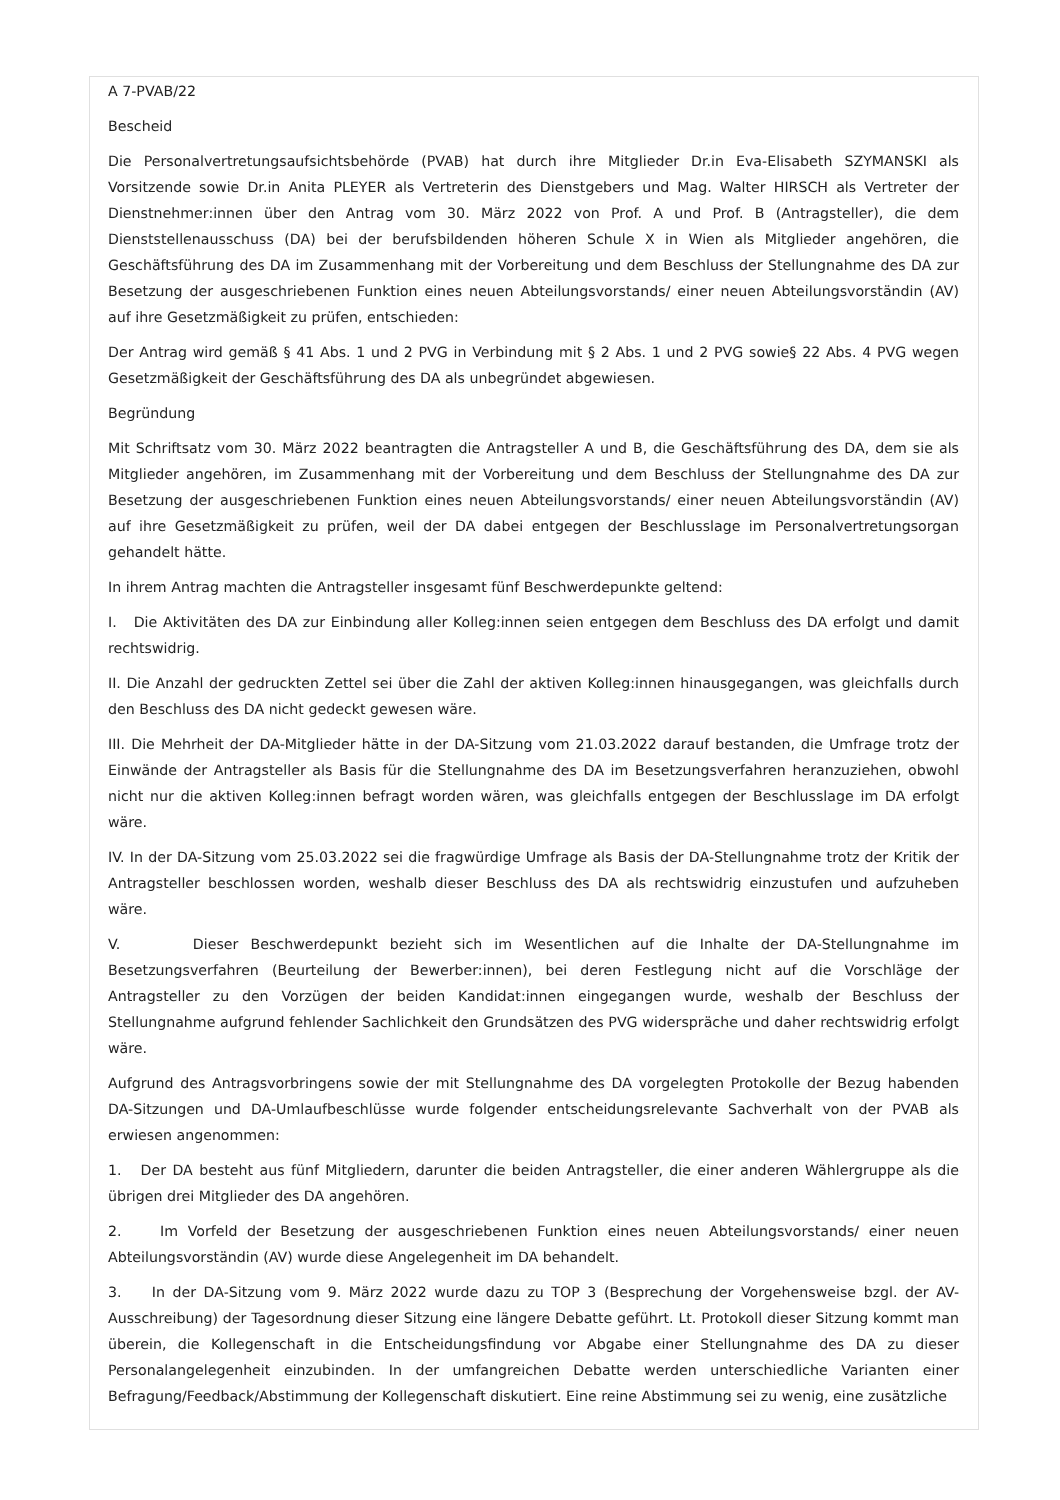A 7-PVAB/22
Bescheid
Die Personalvertretungsaufsichtsbehörde (PVAB) hat durch ihre Mitglieder Dr.in Eva-Elisabeth SZYMANSKI als Vorsitzende sowie Dr.in Anita PLEYER als Vertreterin des Dienstgebers und Mag. Walter HIRSCH als Vertreter der Dienstnehmer:innen über den Antrag vom 30. März 2022 von Prof. A und Prof. B (Antragsteller), die dem Dienststellenausschuss (DA) bei der berufsbildenden höheren Schule X in Wien als Mitglieder angehören, die Geschäftsführung des DA im Zusammenhang mit der Vorbereitung und dem Beschluss der Stellungnahme des DA zur Besetzung der ausgeschriebenen Funktion eines neuen Abteilungsvorstands/ einer neuen Abteilungsvorständin (AV) auf ihre Gesetzmäßigkeit zu prüfen, entschieden:
Der Antrag wird gemäß § 41 Abs. 1 und 2 PVG in Verbindung mit § 2 Abs. 1 und 2 PVG sowie§ 22 Abs. 4 PVG wegen Gesetzmäßigkeit der Geschäftsführung des DA als unbegründet abgewiesen.
Begründung
Mit Schriftsatz vom 30. März 2022 beantragten die Antragsteller A und B, die Geschäftsführung des DA, dem sie als Mitglieder angehören, im Zusammenhang mit der Vorbereitung und dem Beschluss der Stellungnahme des DA zur Besetzung der ausgeschriebenen Funktion eines neuen Abteilungsvorstands/ einer neuen Abteilungsvorständin (AV) auf ihre Gesetzmäßigkeit zu prüfen, weil der DA dabei entgegen der Beschlusslage im Personalvertretungsorgan gehandelt hätte.
In ihrem Antrag machten die Antragsteller insgesamt fünf Beschwerdepunkte geltend:
I. Die Aktivitäten des DA zur Einbindung aller Kolleg:innen seien entgegen dem Beschluss des DA erfolgt und damit rechtswidrig.
II. Die Anzahl der gedruckten Zettel sei über die Zahl der aktiven Kolleg:innen hinausgegangen, was gleichfalls durch den Beschluss des DA nicht gedeckt gewesen wäre.
III. Die Mehrheit der DA-Mitglieder hätte in der DA-Sitzung vom 21.03.2022 darauf bestanden, die Umfrage trotz der Einwände der Antragsteller als Basis für die Stellungnahme des DA im Besetzungsverfahren heranzuziehen, obwohl nicht nur die aktiven Kolleg:innen befragt worden wären, was gleichfalls entgegen der Beschlusslage im DA erfolgt wäre.
IV. In der DA-Sitzung vom 25.03.2022 sei die fragwürdige Umfrage als Basis der DA-Stellungnahme trotz der Kritik der Antragsteller beschlossen worden, weshalb dieser Beschluss des DA als rechtswidrig einzustufen und aufzuheben wäre.
V. Dieser Beschwerdepunkt bezieht sich im Wesentlichen auf die Inhalte der DA-Stellungnahme im Besetzungsverfahren (Beurteilung der Bewerber:innen), bei deren Festlegung nicht auf die Vorschläge der Antragsteller zu den Vorzügen der beiden Kandidat:innen eingegangen wurde, weshalb der Beschluss der Stellungnahme aufgrund fehlender Sachlichkeit den Grundsätzen des PVG widerspräche und daher rechtswidrig erfolgt wäre.
Aufgrund des Antragsvorbringens sowie der mit Stellungnahme des DA vorgelegten Protokolle der Bezug habenden DA-Sitzungen und DA-Umlaufbeschlüsse wurde folgender entscheidungsrelevante Sachverhalt von der PVAB als erwiesen angenommen:
1. Der DA besteht aus fünf Mitgliedern, darunter die beiden Antragsteller, die einer anderen Wählergruppe als die übrigen drei Mitglieder des DA angehören.
2. Im Vorfeld der Besetzung der ausgeschriebenen Funktion eines neuen Abteilungsvorstands/ einer neuen Abteilungsvorständin (AV) wurde diese Angelegenheit im DA behandelt.
3. In der DA-Sitzung vom 9. März 2022 wurde dazu zu TOP 3 (Besprechung der Vorgehensweise bzgl. der AV-Ausschreibung) der Tagesordnung dieser Sitzung eine längere Debatte geführt. Lt. Protokoll dieser Sitzung kommt man überein, die Kollegenschaft in die Entscheidungsfindung vor Abgabe einer Stellungnahme des DA zu dieser Personalangelegenheit einzubinden. In der umfangreichen Debatte werden unterschiedliche Varianten einer Befragung/Feedback/Abstimmung der Kollegenschaft diskutiert. Eine reine Abstimmung sei zu wenig, eine zusätzliche